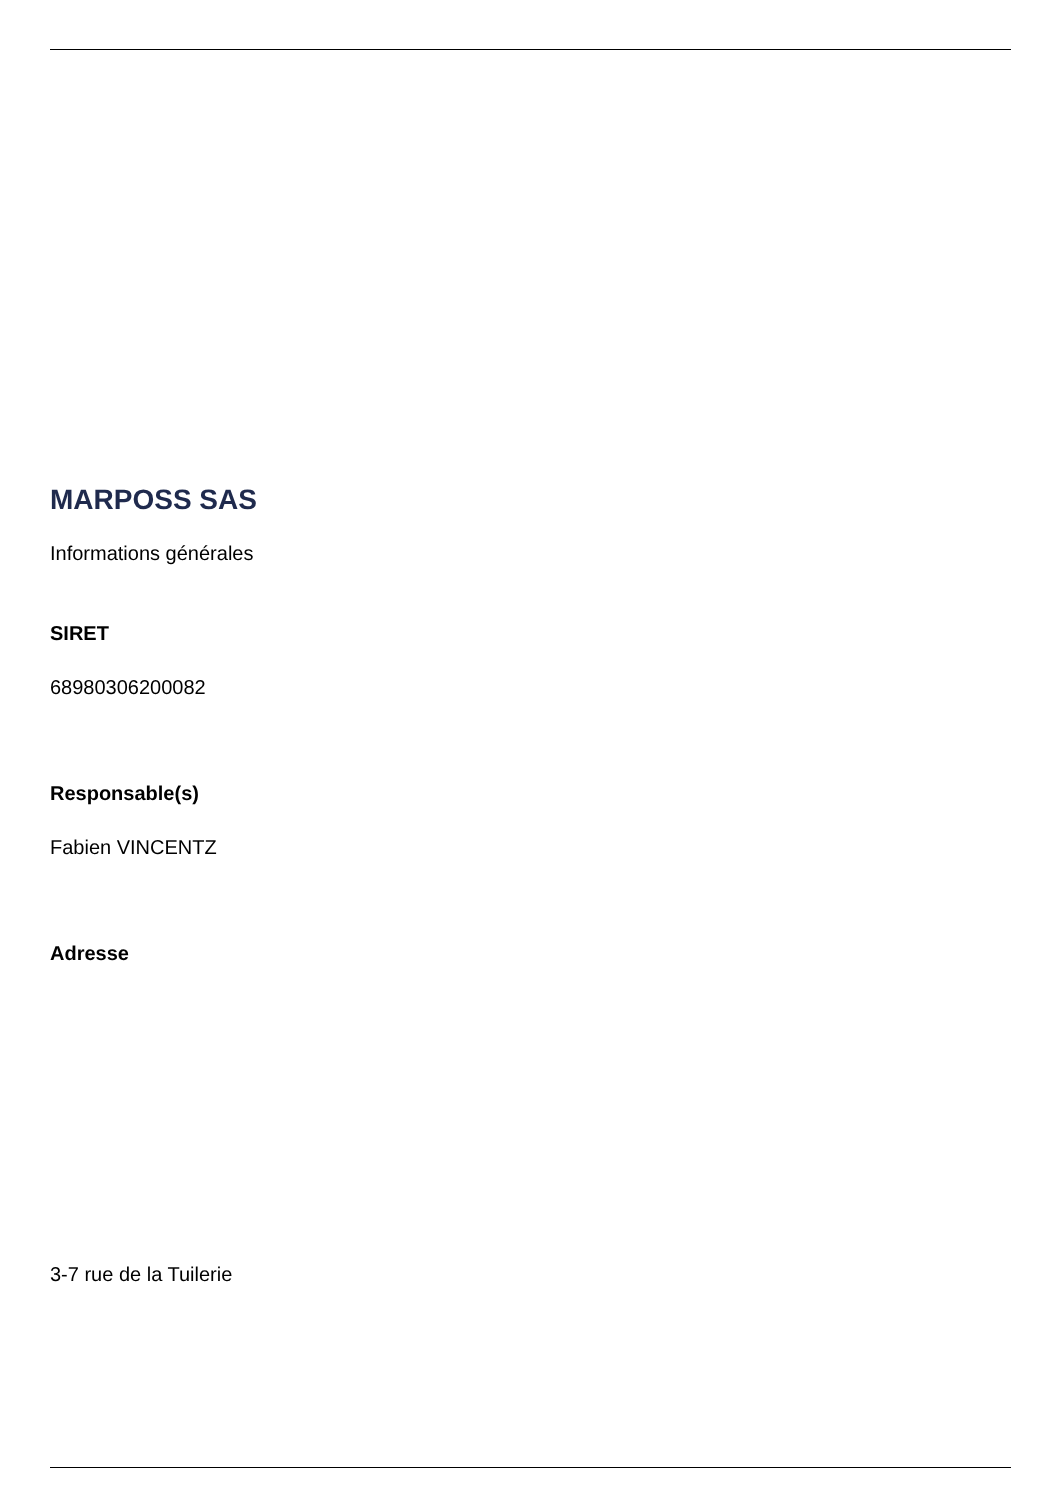MARPOSS SAS
Informations générales
SIRET
68980306200082
Responsable(s)
Fabien VINCENTZ
Adresse
3-7 rue de la Tuilerie